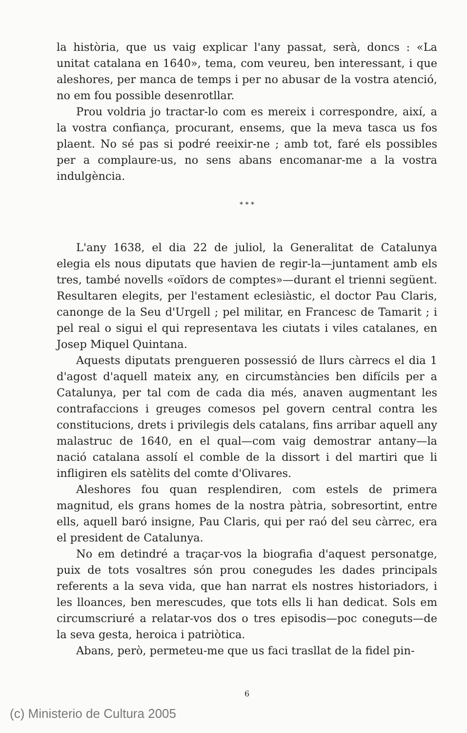la història, que us vaig explicar l'any passat, serà, doncs : «La unitat catalana en 1640», tema, com veureu, ben interessant, i que aleshores, per manca de temps i per no abusar de la vostra atenció, no em fou possible desenrotllar.
Prou voldria jo tractar-lo com es mereix i correspondre, així, a la vostra confiança, procurant, ensems, que la meva tasca us fos plaent. No sé pas si podré reeixir-ne ; amb tot, faré els possibles per a complaure-us, no sens abans encomanar-me a la vostra indulgència.
* * *
L'any 1638, el dia 22 de juliol, la Generalitat de Catalunya elegia els nous diputats que havien de regir-la—juntament amb els tres, també novells «oïdors de comptes»—durant el trienni següent. Resultaren elegits, per l'estament eclesiàstic, el doctor Pau Claris, canonge de la Seu d'Urgell ; pel militar, en Francesc de Tamarit ; i pel real o sigui el qui representava les ciutats i viles catalanes, en Josep Miquel Quintana.
Aquests diputats prengueren possessió de llurs càrrecs el dia 1 d'agost d'aquell mateix any, en circumstàncies ben difícils per a Catalunya, per tal com de cada dia més, anaven augmentant les contrafaccions i greuges comesos pel govern central contra les constitucions, drets i privilegis dels catalans, fins arribar aquell any malastruc de 1640, en el qual—com vaig demostrar antany—la nació catalana assolí el comble de la dissort i del martiri que li infligiren els satèlits del comte d'Olivares.
Aleshores fou quan resplendiren, com estels de primera magnitud, els grans homes de la nostra pàtria, sobresortint, entre ells, aquell baró insigne, Pau Claris, qui per raó del seu càrrec, era el president de Catalunya.
No em detindré a traçar-vos la biografia d'aquest personatge, puix de tots vosaltres són prou conegudes les dades principals referents a la seva vida, que han narrat els nostres historiadors, i les lloances, ben merescudes, que tots ells li han dedicat. Sols em circumscriuré a relatar-vos dos o tres episodis—poc coneguts—de la seva gesta, heroica i patriòtica.
Abans, però, permeteu-me que us faci trasllat de la fidel pin-
6
(c) Ministerio de Cultura 2005